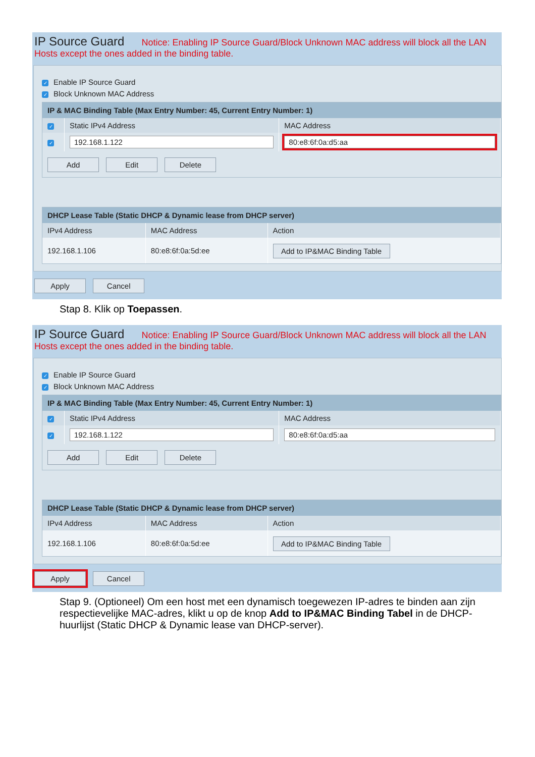IP Source Guard Notice: Enabling IP Source Guard/Block Unknown MAC address will block all the LAN Hosts except the ones added in the binding table.
✓ Enable IP Source Guard
✓ Block Unknown MAC Address
| IP & MAC Binding Table (Max Entry Number: 45, Current Entry Number: 1) | | |
| --- | --- | --- |
| ✓ | Static IPv4 Address | MAC Address |
| ✓ | 192.168.1.122 | 80:e8:6f:0a:d5:aa |
| Add Edit Delete | | |
| DHCP Lease Table (Static DHCP & Dynamic lease from DHCP server) | | |
| --- | --- | --- |
| IPv4 Address | MAC Address | Action |
| 192.168.1.106 | 80:e8:6f:0a:5d:ee | Add to IP&MAC Binding Table |
Apply Cancel
Stap 8. Klik op Toepassen.
IP Source Guard Notice: Enabling IP Source Guard/Block Unknown MAC address will block all the LAN Hosts except the ones added in the binding table.
✓ Enable IP Source Guard
✓ Block Unknown MAC Address
| IP & MAC Binding Table (Max Entry Number: 45, Current Entry Number: 1) | | |
| --- | --- | --- |
| ✓ | Static IPv4 Address | MAC Address |
| ✓ | 192.168.1.122 | 80:e8:6f:0a:d5:aa |
| Add Edit Delete | | |
| DHCP Lease Table (Static DHCP & Dynamic lease from DHCP server) | | |
| --- | --- | --- |
| IPv4 Address | MAC Address | Action |
| 192.168.1.106 | 80:e8:6f:0a:5d:ee | Add to IP&MAC Binding Table |
Apply Cancel
Stap 9. (Optioneel) Om een host met een dynamisch toegewezen IP-adres te binden aan zijn respectievelijke MAC-adres, klikt u op de knop Add to IP&MAC Binding Tabel in de DHCP-huurlijst (Static DHCP & Dynamic lease van DHCP-server).